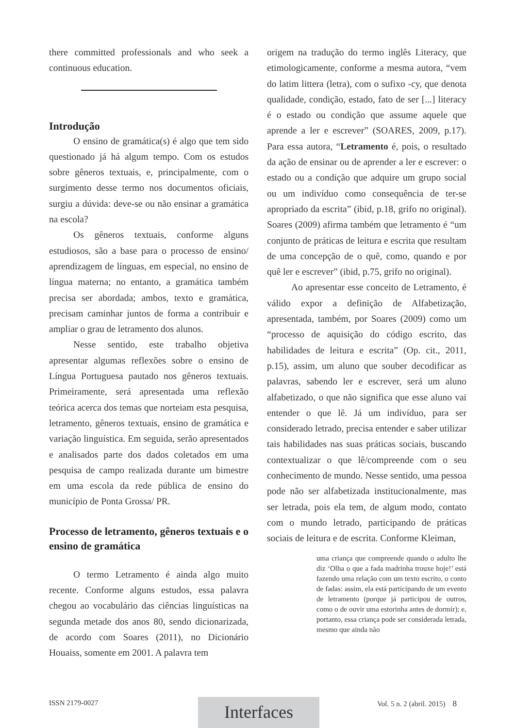there committed professionals and who seek a continuous education.
Introdução
O ensino de gramática(s) é algo que tem sido questionado já há algum tempo. Com os estudos sobre gêneros textuais, e, principalmente, com o surgimento desse termo nos documentos oficiais, surgiu a dúvida: deve-se ou não ensinar a gramática na escola?
Os gêneros textuais, conforme alguns estudiosos, são a base para o processo de ensino/ aprendizagem de línguas, em especial, no ensino de língua materna; no entanto, a gramática também precisa ser abordada; ambos, texto e gramática, precisam caminhar juntos de forma a contribuir e ampliar o grau de letramento dos alunos.
Nesse sentido, este trabalho objetiva apresentar algumas reflexões sobre o ensino de Língua Portuguesa pautado nos gêneros textuais. Primeiramente, será apresentada uma reflexão teórica acerca dos temas que norteiam esta pesquisa, letramento, gêneros textuais, ensino de gramática e variação linguística. Em seguida, serão apresentados e analisados parte dos dados coletados em uma pesquisa de campo realizada durante um bimestre em uma escola da rede pública de ensino do município de Ponta Grossa/ PR.
Processo de letramento, gêneros textuais e o ensino de gramática
O termo Letramento é ainda algo muito recente. Conforme alguns estudos, essa palavra chegou ao vocabulário das ciências linguísticas na segunda metade dos anos 80, sendo dicionarizada, de acordo com Soares (2011), no Dicionário Houaiss, somente em 2001. A palavra tem
origem na tradução do termo inglês Literacy, que etimologicamente, conforme a mesma autora, “vem do latim littera (letra), com o sufixo -cy, que denota qualidade, condição, estado, fato de ser [...] literacy é o estado ou condição que assume aquele que aprende a ler e escrever” (SOARES, 2009, p.17). Para essa autora, “Letramento é, pois, o resultado da ação de ensinar ou de aprender a ler e escrever: o estado ou a condição que adquire um grupo social ou um indivíduo como consequência de ter-se apropriado da escrita” (ibid, p.18, grifo no original). Soares (2009) afirma também que letramento é “um conjunto de práticas de leitura e escrita que resultam de uma concepção de o quê, como, quando e por quê ler e escrever” (ibid, p.75, grifo no original).
Ao apresentar esse conceito de Letramento, é válido expor a definição de Alfabetização, apresentada, também, por Soares (2009) como um “processo de aquisição do código escrito, das habilidades de leitura e escrita” (Op. cit., 2011, p.15), assim, um aluno que souber decodificar as palavras, sabendo ler e escrever, será um aluno alfabetizado, o que não significa que esse aluno vai entender o que lê. Já um indivíduo, para ser considerado letrado, precisa entender e saber utilizar tais habilidades nas suas práticas sociais, buscando contextualizar o que lê/compreende com o seu conhecimento de mundo. Nesse sentido, uma pessoa pode não ser alfabetizada institucionalmente, mas ser letrada, pois ela tem, de algum modo, contato com o mundo letrado, participando de práticas sociais de leitura e de escrita. Conforme Kleiman,
uma criança que compreende quando o adulto lhe diz ‘Olha o que a fada madrinha trouxe hoje!’ está fazendo uma relação com um texto escrito, o conto de fadas: assim, ela está participando de um evento de letramento (porque já participou de outros, como o de ouvir uma estorinha antes de dormir); e, portanto, essa criança pode ser considerada letrada, mesmo que ainda não
ISSN 2179-0027 Vol. 5 n. 2 (abril. 2015) 8 Interfaces